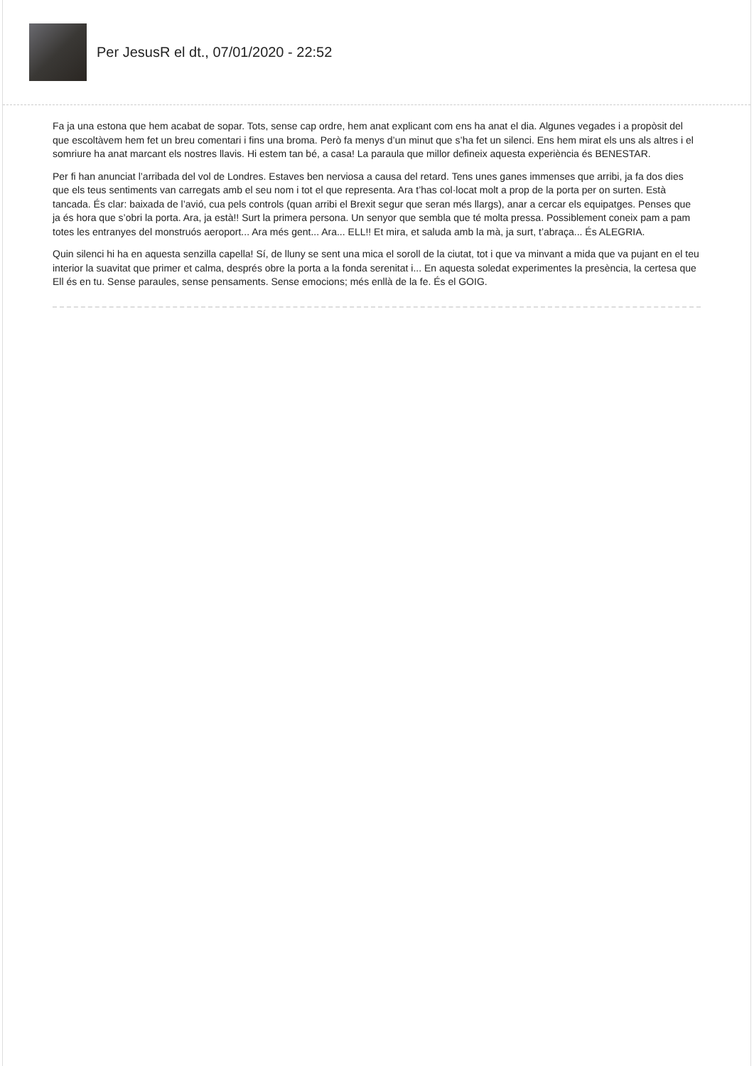Per JesusR el dt., 07/01/2020 - 22:52
Fa ja una estona que hem acabat de sopar. Tots, sense cap ordre, hem anat explicant com ens ha anat el dia. Algunes vegades i a propòsit del que escoltàvem hem fet un breu comentari i fins una broma. Però fa menys d’un minut que s’ha fet un silenci. Ens hem mirat els uns als altres i el somriure ha anat marcant els nostres llavis. Hi estem tan bé, a casa! La paraula que millor defineix aquesta experiència és BENESTAR.
Per fi han anunciat l’arribada del vol de Londres. Estaves ben nerviosa a causa del retard. Tens unes ganes immenses que arribi, ja fa dos dies que els teus sentiments van carregats amb el seu nom i tot el que representa. Ara t’has col·locat molt a prop de la porta per on surten. Està tancada. És clar: baixada de l’avió, cua pels controls (quan arribi el Brexit segur que seran més llargs), anar a cercar els equipatges. Penses que ja és hora que s’obri la porta. Ara, ja està!! Surt la primera persona. Un senyor que sembla que té molta pressa. Possiblement coneix pam a pam totes les entranyes del monstruós aeroport... Ara més gent... Ara... ELL!! Et mira, et saluda amb la mà, ja surt, t’abraça... És ALEGRIA.
Quin silenci hi ha en aquesta senzilla capella! Sí, de lluny se sent una mica el soroll de la ciutat, tot i que va minvant a mida que va pujant en el teu interior la suavitat que primer et calma, després obre la porta a la fonda serenitat i... En aquesta soledat experimentes la presència, la certesa que Ell és en tu. Sense paraules, sense pensaments. Sense emocions; més enllà de la fe. És el GOIG.